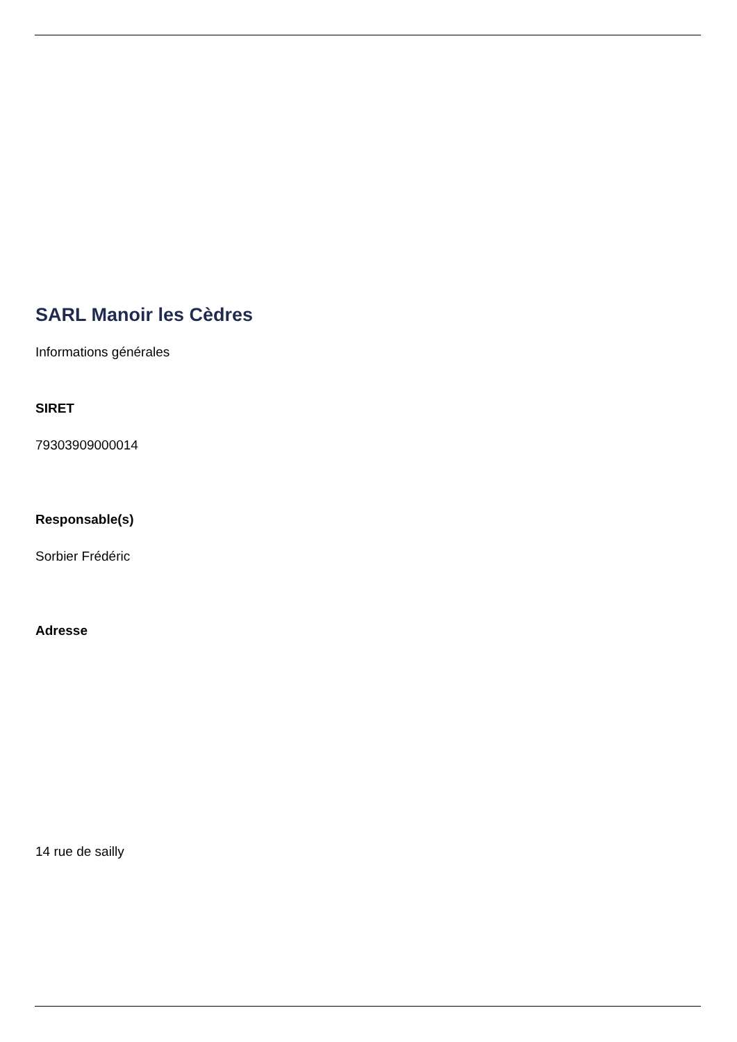SARL Manoir les Cèdres
Informations générales
SIRET
79303909000014
Responsable(s)
Sorbier Frédéric
Adresse
14 rue de sailly